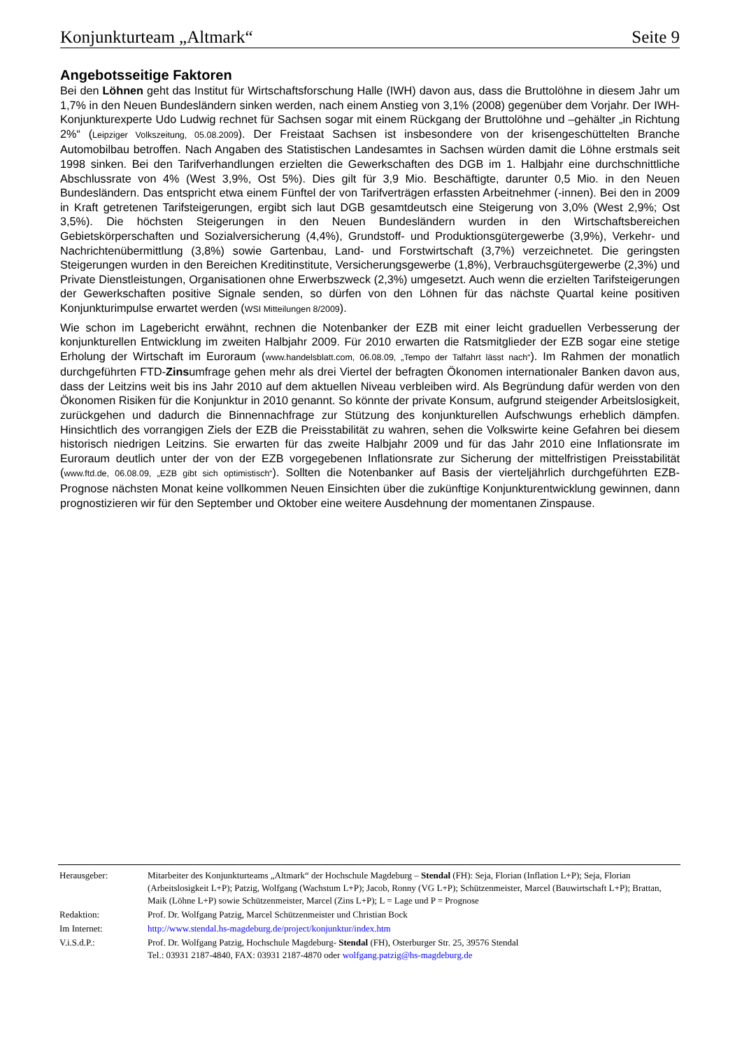Konjunkturteam „Altmark“Seite 9
Angebotsseitige Faktoren
Bei den Löhnen geht das Institut für Wirtschaftsforschung Halle (IWH) davon aus, dass die Bruttolöhne in diesem Jahr um 1,7% in den Neuen Bundesländern sinken werden, nach einem Anstieg von 3,1% (2008) gegenüber dem Vorjahr. Der IWH-Konjunkturexperte Udo Ludwig rechnet für Sachsen sogar mit einem Rückgang der Bruttolöhne und –gehälter „in Richtung 2%“ (Leipziger Volkszeitung, 05.08.2009). Der Freistaat Sachsen ist insbesondere von der krisengeschüttelten Branche Automobilbau betroffen. Nach Angaben des Statistischen Landesamtes in Sachsen würden damit die Löhne erstmals seit 1998 sinken. Bei den Tarifverhandlungen erzielten die Gewerkschaften des DGB im 1. Halbjahr eine durchschnittliche Abschlussrate von 4% (West 3,9%, Ost 5%). Dies gilt für 3,9 Mio. Beschäftigte, darunter 0,5 Mio. in den Neuen Bundesländern. Das entspricht etwa einem Fünftel der von Tarifverträgen erfassten Arbeitnehmer (-innen). Bei den in 2009 in Kraft getretenen Tarifsteigerungen, ergibt sich laut DGB gesamtdeutsch eine Steigerung von 3,0% (West 2,9%; Ost 3,5%). Die höchsten Steigerungen in den Neuen Bundesländern wurden in den Wirtschaftsbereichen Gebietskörperschaften und Sozialversicherung (4,4%), Grundstoff- und Produktionsgütergewerbe (3,9%), Verkehr- und Nachrichtenübermittlung (3,8%) sowie Gartenbau, Land- und Forstwirtschaft (3,7%) verzeichnetet. Die geringsten Steigerungen wurden in den Bereichen Kreditinstitute, Versicherungsgewerbe (1,8%), Verbrauchsgütergewerbe (2,3%) und Private Dienstleistungen, Organisationen ohne Erwerbszweck (2,3%) umgesetzt. Auch wenn die erzielten Tarifsteigerungen der Gewerkschaften positive Signale senden, so dürfen von den Löhnen für das nächste Quartal keine positiven Konjunkturimpulse erwartet werden (WSI Mitteilungen 8/2009).
Wie schon im Lagebericht erwähnt, rechnen die Notenbanker der EZB mit einer leicht graduellen Verbesserung der konjunkturellen Entwicklung im zweiten Halbjahr 2009. Für 2010 erwarten die Ratsmitglieder der EZB sogar eine stetige Erholung der Wirtschaft im Euroraum (www.handelsblatt.com, 06.08.09, „Tempo der Talfahrt lässt nach“). Im Rahmen der monatlich durchgeführten FTD-Zinsumfrage gehen mehr als drei Viertel der befragten Ökonomen internationaler Banken davon aus, dass der Leitzins weit bis ins Jahr 2010 auf dem aktuellen Niveau verbleiben wird. Als Begründung dafür werden von den Ökonomen Risiken für die Konjunktur in 2010 genannt. So könnte der private Konsum, aufgrund steigender Arbeitslosigkeit, zurückgehen und dadurch die Binnennachfrage zur Stützung des konjunkturellen Aufschwungs erheblich dämpfen. Hinsichtlich des vorrangigen Ziels der EZB die Preisstabilität zu wahren, sehen die Volkswirte keine Gefahren bei diesem historisch niedrigen Leitzins. Sie erwarten für das zweite Halbjahr 2009 und für das Jahr 2010 eine Inflationsrate im Euroraum deutlich unter der von der EZB vorgegebenen Inflationsrate zur Sicherung der mittelfristigen Preisstabilität (www.ftd.de, 06.08.09, „EZB gibt sich optimistisch“). Sollten die Notenbanker auf Basis der vierteljährlich durchgeführten EZB-Prognose nächsten Monat keine vollkommen Neuen Einsichten über die zukünftige Konjunkturentwicklung gewinnen, dann prognostizieren wir für den September und Oktober eine weitere Ausdehnung der momentanen Zinspause.
| Herausgeber: | Mitarbeiter des Konjunkturteams „Altmark“ der Hochschule Magdeburg – Stendal (FH): Seja, Florian (Inflation L+P); Seja, Florian (Arbeitslosigkeit L+P); Patzig, Wolfgang (Wachstum L+P); Jacob, Ronny (VG L+P); Schützenmeister, Marcel (Bauwirtschaft L+P); Brattan, Maik (Löhne L+P) sowie Schützenmeister, Marcel (Zins L+P); L = Lage und P = Prognose |
| Redaktion: | Prof. Dr. Wolfgang Patzig, Marcel Schützenmeister und Christian Bock |
| Im Internet: | http://www.stendal.hs-magdeburg.de/project/konjunktur/index.htm |
| V.i.S.d.P.: | Prof. Dr. Wolfgang Patzig, Hochschule Magdeburg- Stendal (FH), Osterburger Str. 25, 39576 Stendal Tel.: 03931 2187-4840, FAX: 03931 2187-4870 oder wolfgang.patzig@hs-magdeburg.de |